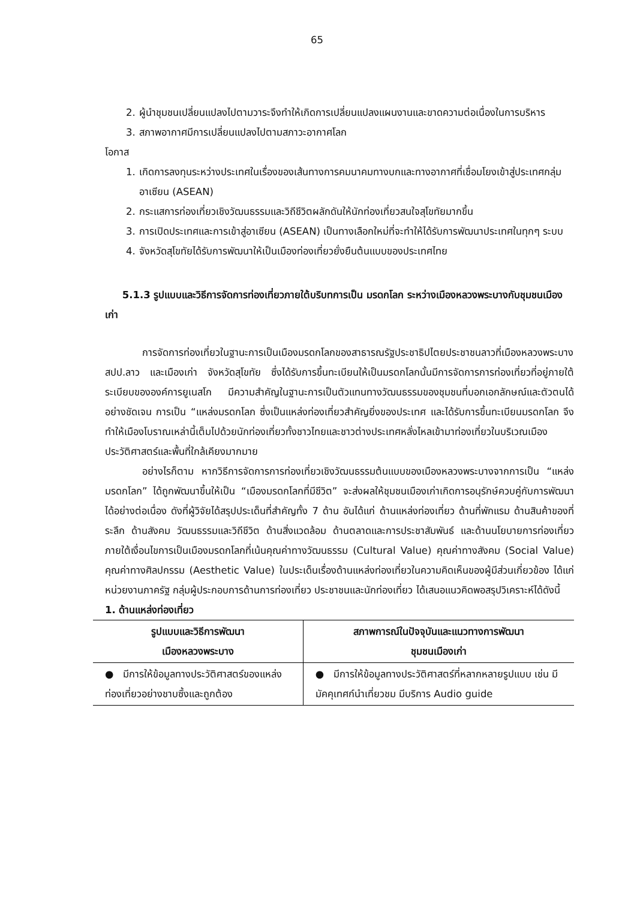65
2. ผู้นำชุมชนเปลี่ยนแปลงไปตามวาระจึงทำให้เกิดการเปลี่ยนแปลงแผนงานและขาดความต่อเนื่องในการบริหาร
3. สภาพอากาศมีการเปลี่ยนแปลงไปตามสภาวะอากาศโลก
โอกาส
1. เกิดการลงทุนระหว่างประเทศในเรื่องของเส้นทางการคมนาคมทางบกและทางอากาศที่เชื่อมโยงเข้าสู่ประเทศกลุ่มอาเซียน (ASEAN)
2. กระแสการท่องเที่ยวเชิงวัฒนธรรมและวิถีชีวิตผลักดันให้นักท่องเที่ยวสนใจสุโขทัยมากขึ้น
3. การเปิดประเทศและการเข้าสู่อาเซียน (ASEAN) เป็นทางเลือกใหม่ที่จะทำให้ได้รับการพัฒนาประเทศในทุกๆ ระบบ
4. จังหวัดสุโขทัยได้รับการพัฒนาให้เป็นเมืองท่องเที่ยวยั่งยืนต้นแบบของประเทศไทย
5.1.3 รูปแบบและวิธีการจัดการท่องเที่ยวภายใต้บริบทการเป็น มรดกโลก ระหว่างเมืองหลวงพระบางกับชุมชนเมืองเก่า
การจัดการท่องเที่ยวในฐานะการเป็นเมืองมรดกโลกของสาธารณรัฐประชาธิปไตยประชาชนลาวที่เมืองหลวงพระบาง สปป.ลาว และเมืองเก่า จังหวัดสุโขทัย ซึ่งได้รับการขึ้นทะเบียนให้เป็นมรดกโลกนั้นมีการจัดการการท่องเที่ยวที่อยู่ภายใต้ระเบียบขององค์การยูเนสโก มีความสำคัญในฐานะการเป็นตัวแทนทางวัฒนธรรมของชุมชนที่บอกเอกลักษณ์และตัวตนได้อย่างชัดเจน การเป็น “แหล่งมรดกโลก ซึ่งเป็นแหล่งท่องเที่ยวสำคัญยิ่งของประเทศ และได้รับการขึ้นทะเบียนมรดกโลก จึงทำให้เมืองโบราณเหล่านี้เต็มไปด้วยนักท่องเที่ยวทั้งชาวไทยและชาวต่างประเทศหลั่งไหลเข้ามาท่องเที่ยวในบริเวณเมืองประวัติศาสตร์และพื้นที่ใกล้เคียงมากมาย
อย่างไรก็ตาม หากวิธีการจัดการการท่องเที่ยวเชิงวัฒนธรรมต้นแบบของเมืองหลวงพระบางจากการเป็น “แหล่งมรดกโลก” ได้ถูกพัฒนาขึ้นให้เป็น “เมืองมรดกโลกที่มีชีวิต” จะส่งผลให้ชุมชนเมืองเก่าเกิดการอนุรักษ์ควบคู่กับการพัฒนาได้อย่างต่อเนื่อง ดังที่ผู้วิจัยได้สรุปประเด็นที่สำคัญทั้ง 7 ด้าน อันได้แก่ ด้านแหล่งท่องเที่ยว ด้านที่พักแรม ด้านสินค้าของที่ระลึก ด้านสังคม วัฒนธรรมและวิถีชีวิต ด้านสิ่งแวดล้อม ด้านตลาดและการประชาสัมพันธ์ และด้านนโยบายการท่องเที่ยว ภายใต้เงื่อนไขการเป็นเมืองมรดกโลกที่เน้นคุณค่าทางวัฒนธรรม (Cultural Value) คุณค่าทางสังคม (Social Value) คุณค่าทางศิลปกรรม (Aesthetic Value) ในประเด็นเรื่องด้านแหล่งท่องเที่ยวในความคิดเห็นของผู้มีส่วนเกี่ยวข้อง ได้แก่ หน่วยงานภาครัฐ กลุ่มผู้ประกอบการด้านการท่องเที่ยว ประชาชนและนักท่องเที่ยว ได้เสนอแนวคิดพอสรุปวิเคราะห์ได้ดังนี้
1. ด้านแหล่งท่องเที่ยว
| รูปแบบและวิธีการพัฒนา เมืองหลวงพระบาง | สภาพการณ์ในปัจจุบันและแนวทางการพัฒนา ชุมชนเมืองเก่า |
| --- | --- |
| ● มีการให้ข้อมูลทางประวัติศาสตร์ของแหล่งท่องเที่ยวอย่างชาบซึ้งและถูกต้อง | ● มีการให้ข้อมูลทางประวัติศาสตร์ที่หลากหลายรูปแบบ เช่น มีมัคคุเทศก์นำเที่ยวชม มีบริการ Audio guide |